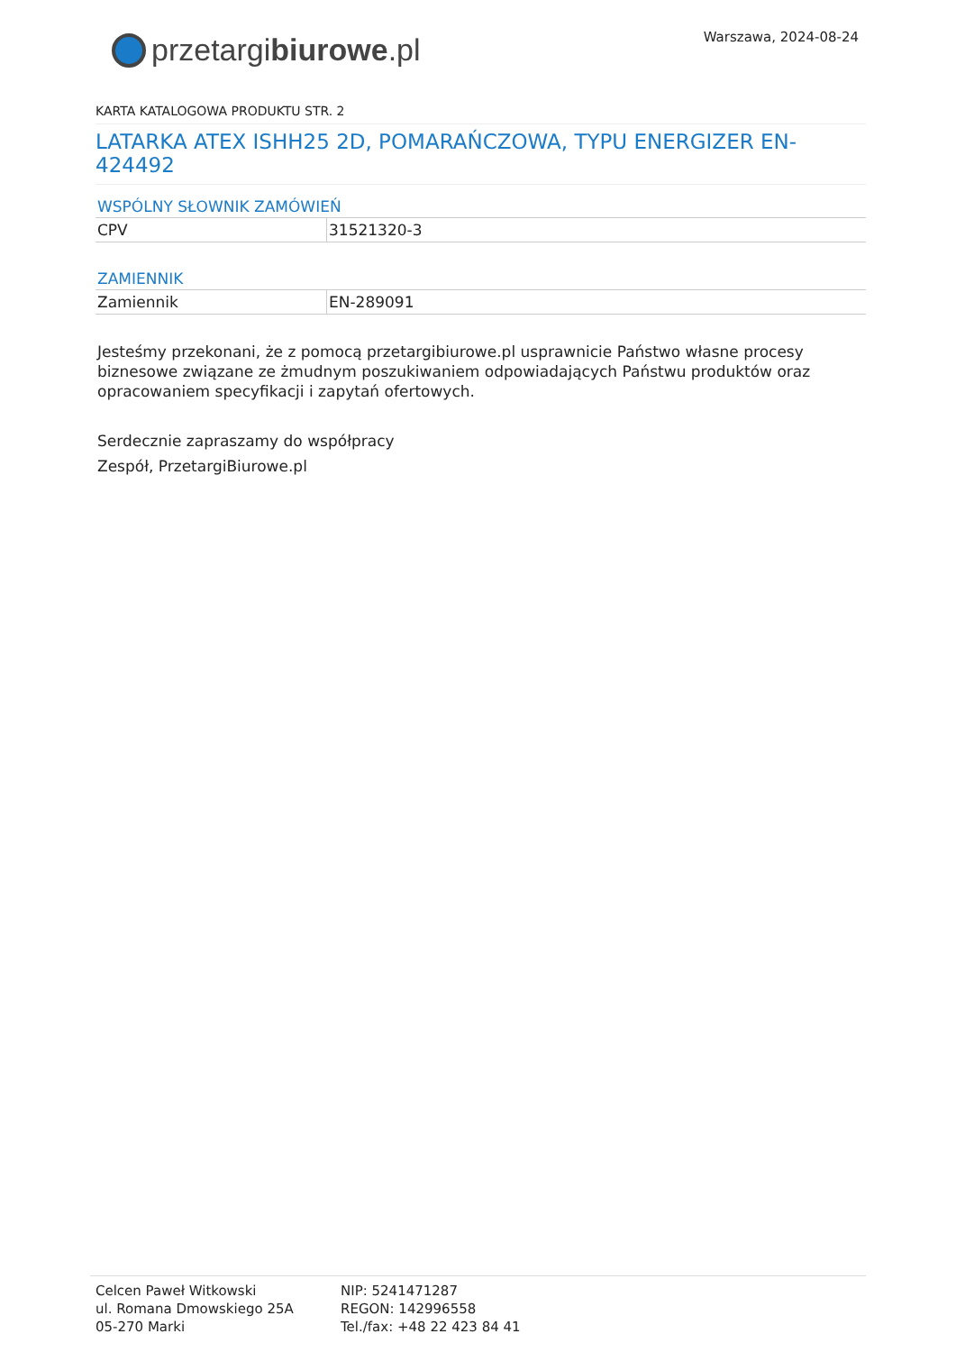Warszawa, 2024-08-24
przetargi biurowe.pl
KARTA KATALOGOWA PRODUKTU STR. 2
LATARKA ATEX ISHH25 2D, POMARAŃCZOWA, TYPU ENERGIZER EN-424492
WSPÓLNY SŁOWNIK ZAMÓWIEŃ
| CPV | 31521320-3 |
ZAMIENNIK
| Zamiennik | EN-289091 |
Jesteśmy przekonani, że z pomocą przetargibiurowe.pl usprawnicie Państwo własne procesy biznesowe związane ze żmudnym poszukiwaniem odpowiadających Państwu produktów oraz opracowaniem specyfikacji i zapytań ofertowych.
Serdecznie zapraszamy do współpracy
Zespół, PrzetargiBiurowe.pl
Celcen Paweł Witkowski
ul. Romana Dmowskiego 25A
05-270 Marki
NIP: 5241471287
REGON: 142996558
Tel./fax: +48 22 423 84 41